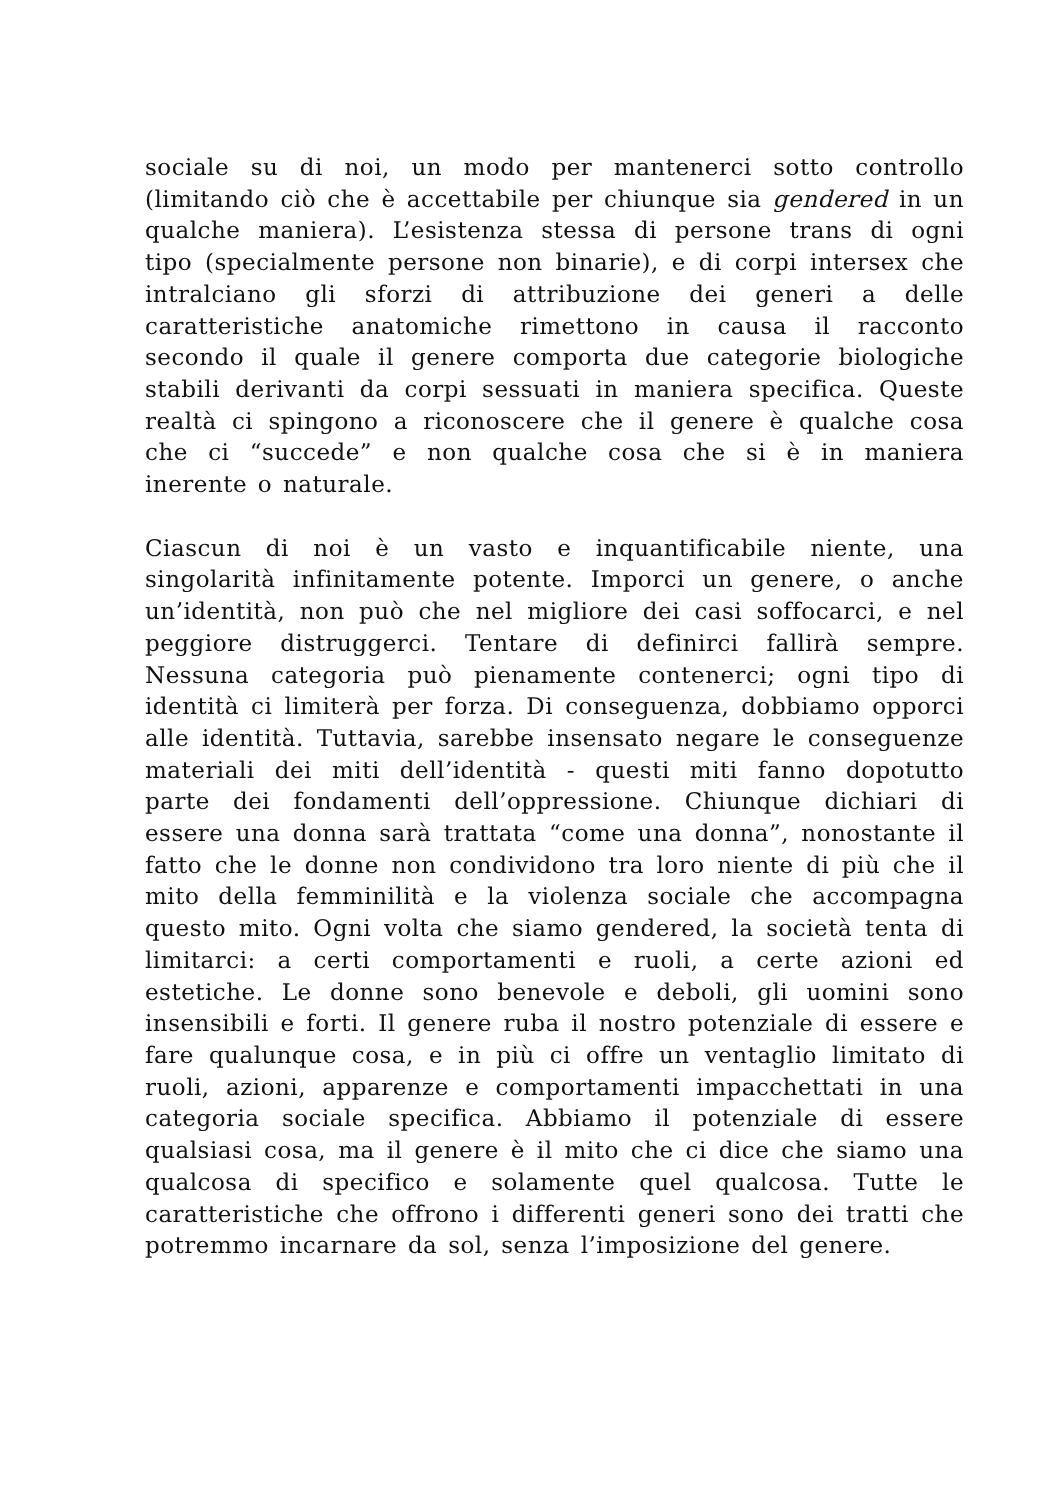sociale su di noi, un modo per mantenerci sotto controllo (limitando ciò che è accettabile per chiunque sia gendered in un qualche maniera). L’esistenza stessa di persone trans di ogni tipo (specialmente persone non binarie), e di corpi intersex che intralciano gli sforzi di attribuzione dei generi a delle caratteristiche anatomiche rimettono in causa il racconto secondo il quale il genere comporta due categorie biologiche stabili derivanti da corpi sessuati in maniera specifica. Queste realtà ci spingono a riconoscere che il genere è qualche cosa che ci “succede” e non qualche cosa che si è in maniera inerente o naturale.
Ciascun di noi è un vasto e inquantificabile niente, una singolarità infinitamente potente. Imporci un genere, o anche un’identità, non può che nel migliore dei casi soffocarci, e nel peggiore distruggerci. Tentare di definirci fallirà sempre. Nessuna categoria può pienamente contenerci; ogni tipo di identità ci limiterà per forza. Di conseguenza, dobbiamo opporci alle identità. Tuttavia, sarebbe insensato negare le conseguenze materiali dei miti dell’identità - questi miti fanno dopotutto parte dei fondamenti dell’oppressione. Chiunque dichiari di essere una donna sarà trattata “come una donna”, nonostante il fatto che le donne non condividono tra loro niente di più che il mito della femminilità e la violenza sociale che accompagna questo mito. Ogni volta che siamo gendered, la società tenta di limitarci: a certi comportamenti e ruoli, a certe azioni ed estetiche. Le donne sono benevole e deboli, gli uomini sono insensibili e forti. Il genere ruba il nostro potenziale di essere e fare qualunque cosa, e in più ci offre un ventaglio limitato di ruoli, azioni, apparenze e comportamenti impacchettati in una categoria sociale specifica. Abbiamo il potenziale di essere qualsiasi cosa, ma il genere è il mito che ci dice che siamo una qualcosa di specifico e solamente quel qualcosa. Tutte le caratteristiche che offrono i differenti generi sono dei tratti che potremmo incarnare da sol, senza l’imposizione del genere.